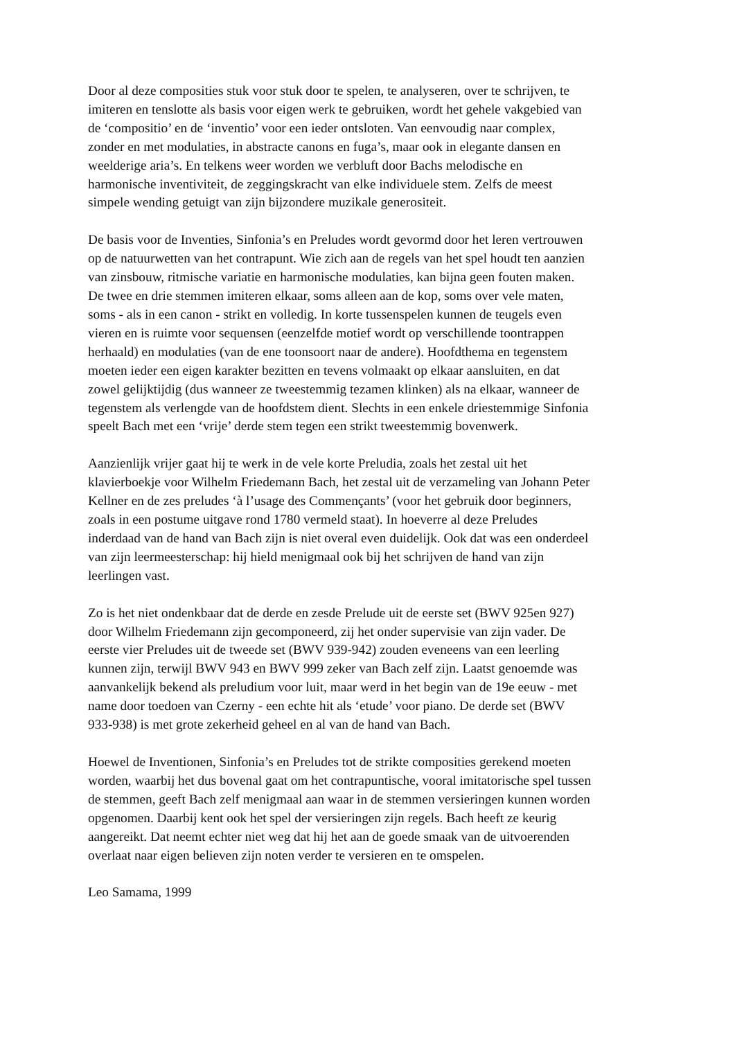Door al deze composities stuk voor stuk door te spelen, te analyseren, over te schrijven, te
imiteren en tenslotte als basis voor eigen werk te gebruiken, wordt het gehele vakgebied van
de ‘compositio’ en de ‘inventio’ voor een ieder ontsloten. Van eenvoudig naar complex,
zonder en met modulaties, in abstracte canons en fuga’s, maar ook in elegante dansen en
weelderige aria’s. En telkens weer worden we verbluft door Bachs melodische en
harmonische inventiviteit, de zeggingskracht van elke individuele stem. Zelfs de meest
simpele wending getuigt van zijn bijzondere muzikale generositeit.
De basis voor de Inventies, Sinfonia’s en Preludes wordt gevormd door het leren vertrouwen
op de natuurwetten van het contrapunt. Wie zich aan de regels van het spel houdt ten aanzien
van zinsbouw, ritmische variatie en harmonische modulaties, kan bijna geen fouten maken.
De twee en drie stemmen imiteren elkaar, soms alleen aan de kop, soms over vele maten,
soms - als in een canon - strikt en volledig. In korte tussenspelen kunnen de teugels even
vieren en is ruimte voor sequensen (eenzelfde motief wordt op verschillende toontrappen
herhaald) en modulaties (van de ene toonsoort naar de andere). Hoofdthema en tegenstem
moeten ieder een eigen karakter bezitten en tevens volmaakt op elkaar aansluiten, en dat
zowel gelijktijdig (dus wanneer ze tweestemmig tezamen klinken) als na elkaar, wanneer de
tegenstem als verlengde van de hoofdstem dient. Slechts in een enkele driestemmige Sinfonia
speelt Bach met een ‘vrije’ derde stem tegen een strikt tweestemmig bovenwerk.
Aanzienlijk vrijer gaat hij te werk in de vele korte Preludia, zoals het zestal uit het
klavierboekje voor Wilhelm Friedemann Bach, het zestal uit de verzameling van Johann Peter
Kellner en de zes preludes ‘à l’usage des Commençants’ (voor het gebruik door beginners,
zoals in een postume uitgave rond 1780 vermeld staat). In hoeverre al deze Preludes
inderdaad van de hand van Bach zijn is niet overal even duidelijk. Ook dat was een onderdeel
van zijn leermeesterschap: hij hield menigmaal ook bij het schrijven de hand van zijn
leerlingen vast.
Zo is het niet ondenkbaar dat de derde en zesde Prelude uit de eerste set (BWV 925en 927)
door Wilhelm Friedemann zijn gecomponeerd, zij het onder supervisie van zijn vader. De
eerste vier Preludes uit de tweede set (BWV 939-942) zouden eveneens van een leerling
kunnen zijn, terwijl BWV 943 en BWV 999 zeker van Bach zelf zijn. Laatst genoemde was
aanvankelijk bekend als preludium voor luit, maar werd in het begin van de 19e eeuw - met
name door toedoen van Czerny - een echte hit als ‘etude’ voor piano. De derde set (BWV
933-938) is met grote zekerheid geheel en al van de hand van Bach.
Hoewel de Inventionen, Sinfonia’s en Preludes tot de strikte composities gerekend moeten
worden, waarbij het dus bovenal gaat om het contrapuntische, vooral imitatorische spel tussen
de stemmen, geeft Bach zelf menigmaal aan waar in de stemmen versieringen kunnen worden
opgenomen. Daarbij kent ook het spel der versieringen zijn regels. Bach heeft ze keurig
aangereikt. Dat neemt echter niet weg dat hij het aan de goede smaak van de uitvoerenden
overlaat naar eigen believen zijn noten verder te versieren en te omspelen.
Leo Samama, 1999